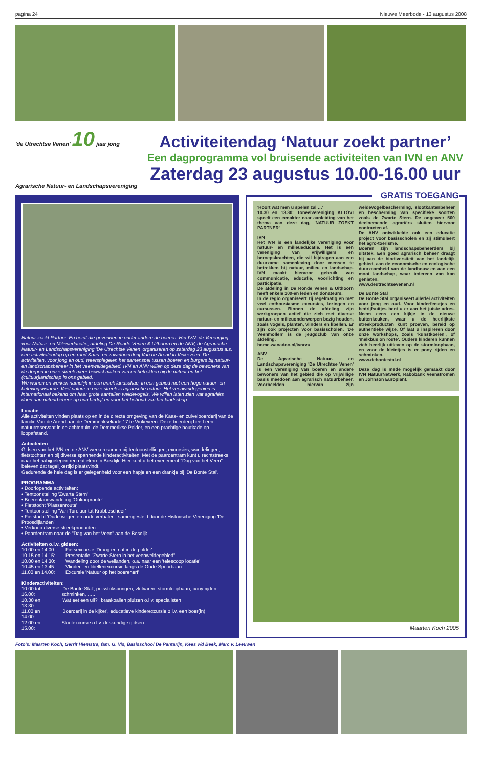pagina 24 Nieuwe Meerbode - 13 augustus 2008
'de Utrechtse Venen' 10 jaar jong
Agrarische Natuur- en Landschapsvereniging
Activiteitendag ‘Natuur zoekt partner’
Een dagprogramma vol bruisende activiteiten van IVN en ANV
Zaterdag 23 augustus 10.00-16.00 uur
Natuur zoekt Partner. En heeft die gevonden in onder andere de boeren. Het IVN, de Vereniging voor Natuur- en Milieueducatie, afdeling De Ronde Venen & Uithoorn en de ANV, de Agrarische Natuur- en Landschapsvereniging 'De Utrechtse Venen' organiseren op zaterdag 23 augustus a.s. een activiteitendag op en rond Kaas- en zuivelboerderij Van de Arend in Vinkeveen. De activiteiten, voor jong en oud, weerspiegelen het samenspel tussen boeren en burgers bij natuur- en landschapsbeheer in het veenweidegebied. IVN en ANV willen op deze dag de bewoners van de dorpen in onze streek meer bewust maken van en betrekken bij de natuur en het (cultuur)landschap in ons gebied.
We wonen en werken namelijk in een uniek landschap, in een gebied met een hoge natuur- en belevingswaarde. Veel natuur in onze streek is agrarische natuur. Het veenweidegebied is internationaal bekend om haar grote aantallen weidevogels. We willen laten zien wat agrariërs doen aan natuurbeheer op hun bedrijf en voor het behoud van het landschap.
Locatie
Alle activiteiten vinden plaats op en in de directe omgeving van de Kaas- en zuivelboerderij van de familie Van de Arend aan de Demmeriksekade 17 te Vinkeveen. Deze boerderij heeft een natuurreservaat in de achtertuin, de Demmerikse Polder, en een prachtige houtkade op loopafstand.
Activiteiten
Gidsen van het IVN en de ANV werken samen bij tentoonstellingen, excursies, wandelingen, fietstochten en bij diverse spannende kinderactiviteiten. Met de paardentram kunt u rechtstreeks naar het nabijgelegen recreatieterrein Bosdijk. Hier kunt u het evenement "Dag van het Veen" beleven dat tegelijkertijd plaatsvindt.
Gedurende de hele dag is er gelegenheid voor een hapje en een drankje bij 'De Bonte Stal'.
PROGRAMMA
• Doorlopende activiteiten:
• Tentoonstelling 'Zwarte Stern'
• Boerenlandwandeling 'Oukooproute'
• Fietstocht 'Plassenroute'
• Tentoonstelling 'Van Tureluur tot Krabbescheer'
• Fietstocht 'Oude wegen en oude verhalen', samengesteld door de Historische Vereniging 'De Proosdijlanden'
• Verkoop diverse streekproducten
• Paardentram naar de "Dag van het Veen" aan de Bosdijk
Activiteiten o.l.v. gidsen:
| 10.00 en 14.00: | Fietsexcursie 'Droog en nat in de polder' |
| 10.15 en 14.15: | Presentatie "Zwarte Stern in het veenweidegebied" |
| 10.00 en 14.30: | Wandeling door de weilanden, o.a. naar een 'telescoop locatie' |
| 10.45 en 13.45: | Vlinder- en libellenexcursie langs de Oude Spoorbaan |
| 11.00 en 14.00: | Excursie 'Natuur op het boerenerf' |
Kinderactiviteiten:
| 10.00 tot 16.00: | 'De Bonte Stal', polsstokspringen, vlotvaren, stormloopbaan, pony rijden, schminken, ….. |
| 10.30 en 13.30: | 'Wat eet een uil?', braakballen pluizen o.l.v. specialisten |
| 11.00 en 14.00: | 'Boerderij in de kijker', educatieve kinderexcursie o.l.v. een boer(in) |
| 12.00 en 15.00: | Slootexcursie o.l.v. deskundige gidsen |
GRATIS TOEGANG
'Hoort wat men u spelen zal …'
10.30 en 13.30: Toneelvereniging ALTOVI speelt een eenakter naar aanleiding van het thema van deze dag, 'NATUUR ZOEKT PARTNER'
IVN
Het IVN is een landelijke vereniging voor natuur- en milieueducatie. Het is een vereniging van vrijwilligers en beroepskrachten, die wil bijdragen aan een duurzame samenleving door mensen te betrekken bij natuur, milieu en landschap. IVN maakt hiervoor gebruik van communicatie, educatie, voorlichting en participatie.
De afdeling in De Ronde Venen & Uithoorn heeft enkele 100-en leden en donateurs.
In de regio organiseert zij regelmatig en met veel enthousiasme excursies, lezingen en cursussen. Binnen de afdeling zijn werkgroepen actief die zich met diverse natuur- en milieuonderwerpen bezig houden, zoals vogels, planten, vlinders en libellen. Er zijn ook projecten voor basisscholen. 'De Veenmollen' is de jeugdclub van onze afdeling.
home.wanadoo.nl/ivnrvu
ANV
De Agrarische Natuur- en Landschapsvereniging 'De Utrechtse Venen' is een vereniging van boeren en andere bewoners van het gebied die op vrijwillige basis meedoen aan agrarisch natuurbeheer. Voorbeelden hiervan zijn weidevogelbescherming, slootkantenbeheer en bescherming van specifieke soorten zoals de Zwarte Stern. De ongeveer 500 deelnemende agrariërs sluiten hiervoor contracten af.
De ANV ontwikkelde ook een educatie project voor basisscholen en zij stimuleert het agro-toerisme.
Boeren zijn landschapsbeheerders bij uitstek. Een goed agrarisch beheer draagt bij aan de biodiversiteit van het landelijk gebied, aan de economische en ecologische duurzaamheid van de landbouw en aan een mooi landschap, waar iedereen van kan genieten.
www.deutrechtsevenen.nl
De Bonte Stal
De Bonte Stal organiseert allerlei activiteiten voor jong en oud. Voor kinderfeestjes en bedrijfsuitjes bent u er aan het juiste adres. Neem eens een kijkje in de nieuwe buitenkeuken, waar u de heerlijkste streekproducten kunt proeven, bereid op authentieke wijze. Of laat u inspireren door onze workshops, zoals 'kunstkoeien', of 'melkbus on route'. Oudere kinderen kunnen zich heerlijk uitleven op de stormloopbaan, en voor de kleintjes is er pony rijden en schminken.
www.debontestal.nl
Deze dag is mede mogelijk gemaakt door IVN NatuurNetwerk, Rabobank Veenstromen en Johnson Europlant.
Maarten Koch 2005
Foto's: Maarten Koch, Gerrit Hiemstra, fam. G. Vis, Basisschool De Pantarijn, Kees v/d Beek, Marc v. Leeuwen